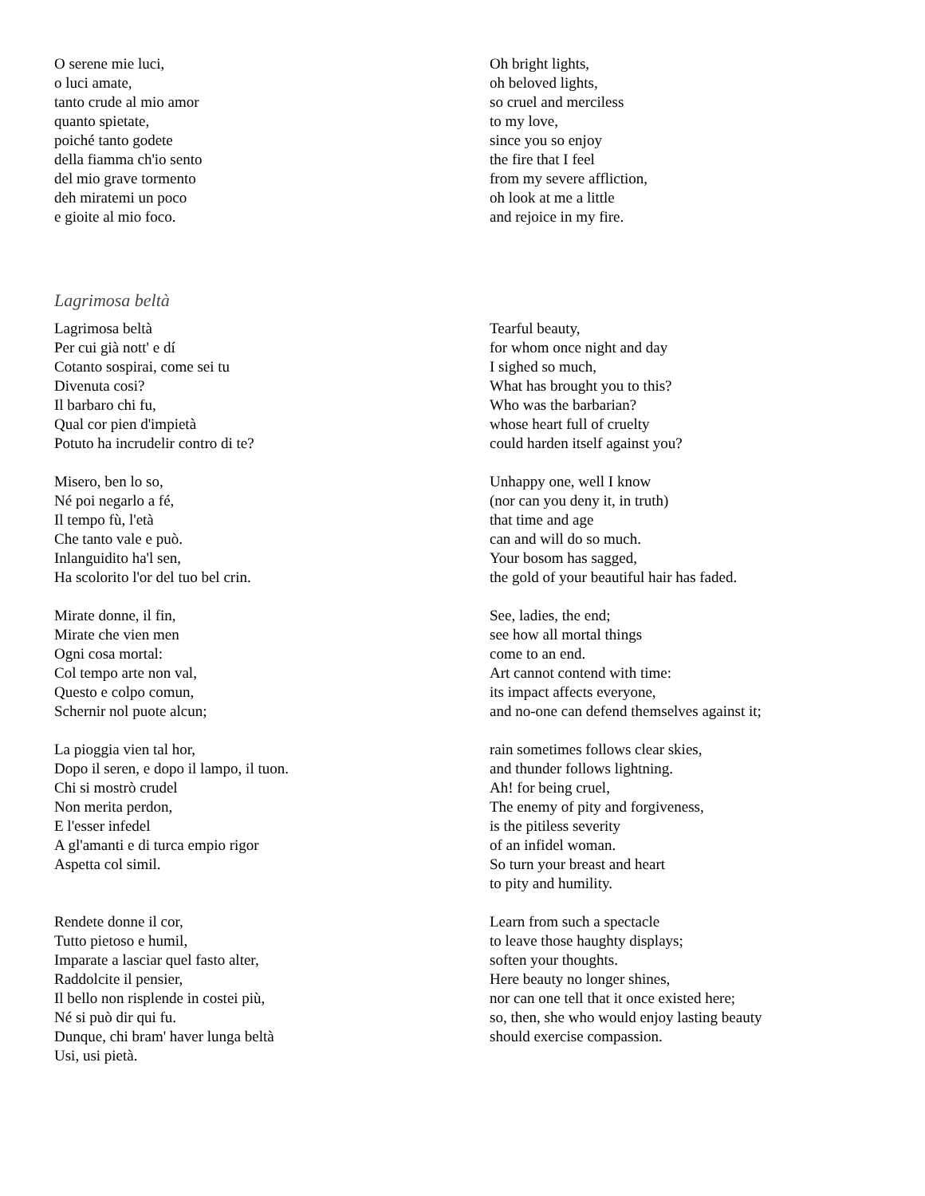O serene mie luci,
o luci amate,
tanto crude al mio amor
quanto spietate,
poiché tanto godete
della fiamma ch'io sento
del mio grave tormento
deh miratemi un poco
e gioite al mio foco.
Oh bright lights,
oh beloved lights,
so cruel and merciless
to my love,
since you so enjoy
the fire that I feel
from my severe affliction,
oh look at me a little
and rejoice in my fire.
Lagrimosa beltà
Lagrimosa beltà
Per cui già nott' e dí
Cotanto sospirai, come sei tu
Divenuta cosi?
Il barbaro chi fu,
Qual cor pien d'impietà
Potuto ha incrudelir contro di te?
Misero, ben lo so,
Né poi negarlo a fé,
Il tempo fù, l'età
Che tanto vale e può.
Inlanguidito ha'l sen,
Ha scolorito l'or del tuo bel crin.
Mirate donne, il fin,
Mirate che vien men
Ogni cosa mortal:
Col tempo arte non val,
Questo e colpo comun,
Schernir nol puote alcun;
La pioggia vien tal hor,
Dopo il seren, e dopo il lampo, il tuon.
Chi si mostrò crudel
Non merita perdon,
E l'esser infedel
A gl'amanti e di turca empio rigor
Aspetta col simil.
Rendete donne il cor,
Tutto pietoso e humil,
Imparate a lasciar quel fasto alter,
Raddolcite il pensier,
Il bello non risplende in costei più,
Né si può dir qui fu.
Dunque, chi bram' haver lunga beltà
Usi, usi pietà.
Tearful beauty,
for whom once night and day
I sighed so much,
What has brought you to this?
Who was the barbarian?
whose heart full of cruelty
could harden itself against you?
Unhappy one, well I know
(nor can you deny it, in truth)
that time and age
can and will do so much.
Your bosom has sagged,
the gold of your beautiful hair has faded.
See, ladies, the end;
see how all mortal things
come to an end.
Art cannot contend with time:
its impact affects everyone,
and no-one can defend themselves against it;
rain sometimes follows clear skies,
and thunder follows lightning.
Ah! for being cruel,
The enemy of pity and forgiveness,
is the pitiless severity
of an infidel woman.
So turn your breast and heart
to pity and humility.
Learn from such a spectacle
to leave those haughty displays;
soften your thoughts.
Here beauty no longer shines,
nor can one tell that it once existed here;
so, then, she who would enjoy lasting beauty
should exercise compassion.